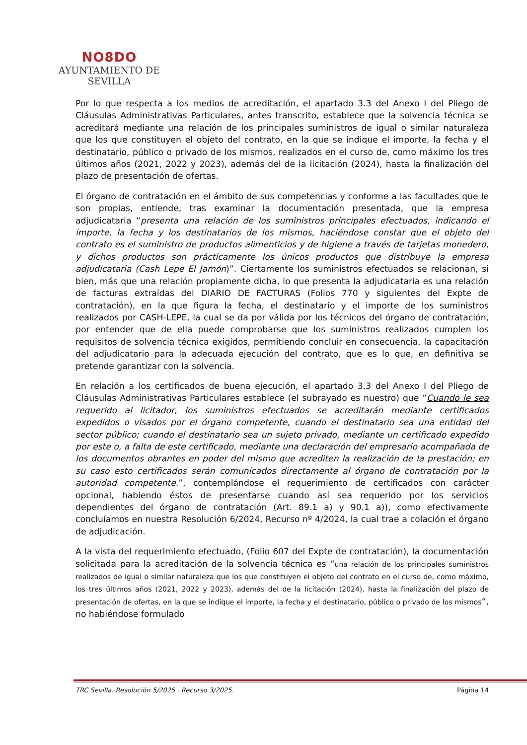NO8DO
AYUNTAMIENTO DE SEVILLA
Por lo que respecta a los medios de acreditación, el apartado 3.3 del Anexo I del Pliego de Cláusulas Administrativas Particulares, antes transcrito, establece que la solvencia técnica se acreditará mediante una relación de los principales suministros de igual o similar naturaleza que los que constituyen el objeto del contrato, en la que se indique el importe, la fecha y el destinatario, público o privado de los mismos, realizados en el curso de, como máximo los tres últimos años (2021, 2022 y 2023), además del de la licitación (2024), hasta la finalización del plazo de presentación de ofertas.
El órgano de contratación en el ámbito de sus competencias y conforme a las facultades que le son propias, entiende, tras examinar la documentación presentada, que la empresa adjudicataria “presenta una relación de los suministros principales efectuados, indicando el importe, la fecha y los destinatarios de los mismos, haciéndose constar que el objeto del contrato es el suministro de productos alimenticios y de higiene a través de tarjetas monedero, y dichos productos son prácticamente los únicos productos que distribuye la empresa adjudicataria (Cash Lepe El Jamón)”. Ciertamente los suministros efectuados se relacionan, si bien, más que una relación propiamente dicha, lo que presenta la adjudicataria es una relación de facturas extraídas del DIARIO DE FACTURAS (Folios 770 y siguientes del Expte de contratación), en la que figura la fecha, el destinatario y el importe de los suministros realizados por CASH-LEPE, la cual se da por válida por los técnicos del órgano de contratación, por entender que de ella puede comprobarse que los suministros realizados cumplen los requisitos de solvencia técnica exigidos, permitiendo concluir en consecuencia, la capacitación del adjudicatario para la adecuada ejecución del contrato, que es lo que, en definitiva se pretende garantizar con la solvencia.
En relación a los certificados de buena ejecución, el apartado 3.3 del Anexo I del Pliego de Cláusulas Administrativas Particulares establece (el subrayado es nuestro) que “Cuando le sea requerido al licitador, los suministros efectuados se acreditarán mediante certificados expedidos o visados por el órgano competente, cuando el destinatario sea una entidad del sector público; cuando el destinatario sea un sujeto privado, mediante un certificado expedido por este o, a falta de este certificado, mediante una declaración del empresario acompañada de los documentos obrantes en poder del mismo que acrediten la realización de la prestación; en su caso esto certificados serán comunicados directamente al órgano de contratación por la autoridad competente.”, contemplándose el requerimiento de certificados con carácter opcional, habiendo éstos de presentarse cuando así sea requerido por los servicios dependientes del órgano de contratación (Art. 89.1 a) y 90.1 a)), como efectivamente concluíamos en nuestra Resolución 6/2024, Recurso nº 4/2024, la cual trae a colación el órgano de adjudicación.
A la vista del requerimiento efectuado, (Folio 607 del Expte de contratación), la documentación solicitada para la acreditación de la solvencia técnica es “una relación de los principales suministros realizados de igual o similar naturaleza que los que constituyen el objeto del contrato en el curso de, como máximo, los tres últimos años (2021, 2022 y 2023), además del de la licitación (2024), hasta la finalización del plazo de presentación de ofertas, en la que se indique el importe, la fecha y el destinatario, público o privado de los mismos”, no habiéndose formulado
TRC Sevilla. Resolución 5/2025 . Recurso 3/2025. Página 14